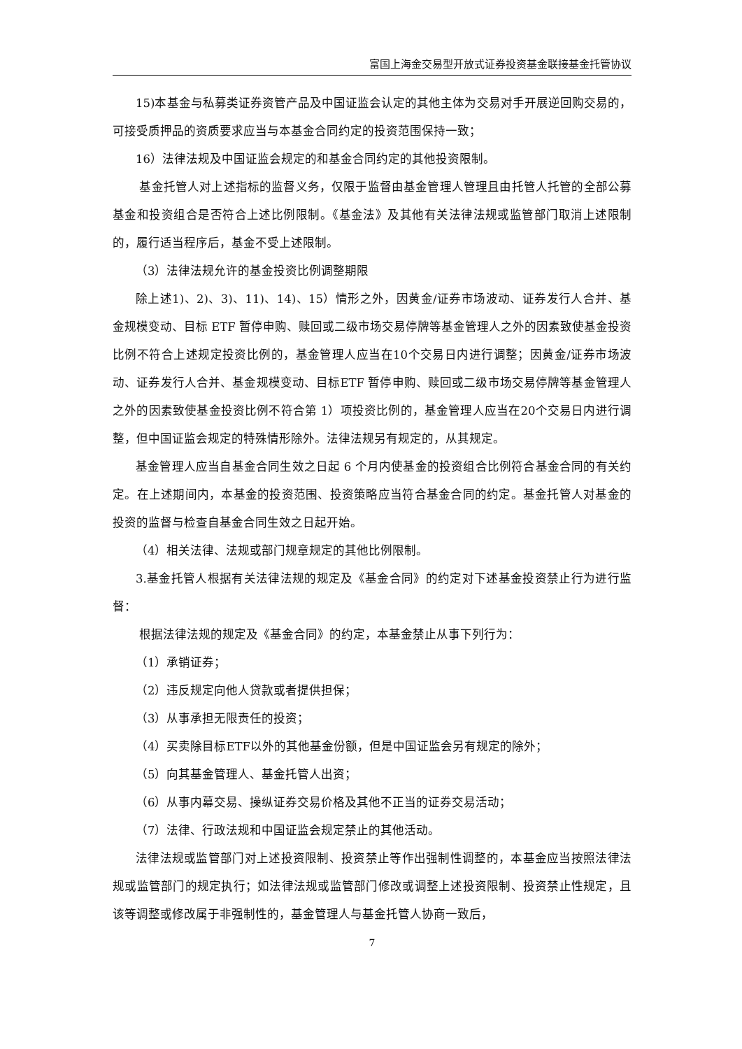富国上海金交易型开放式证券投资基金联接基金托管协议
15)本基金与私募类证券资管产品及中国证监会认定的其他主体为交易对手开展逆回购交易的，可接受质押品的资质要求应当与本基金合同约定的投资范围保持一致；
16）法律法规及中国证监会规定的和基金合同约定的其他投资限制。
基金托管人对上述指标的监督义务，仅限于监督由基金管理人管理且由托管人托管的全部公募基金和投资组合是否符合上述比例限制。《基金法》及其他有关法律法规或监管部门取消上述限制的，履行适当程序后，基金不受上述限制。
（3）法律法规允许的基金投资比例调整期限
除上述1)、2)、3)、11)、14)、15）情形之外，因黄金/证券市场波动、证券发行人合并、基金规模变动、目标 ETF 暂停申购、赎回或二级市场交易停牌等基金管理人之外的因素致使基金投资比例不符合上述规定投资比例的，基金管理人应当在10个交易日内进行调整；因黄金/证券市场波动、证券发行人合并、基金规模变动、目标ETF 暂停申购、赎回或二级市场交易停牌等基金管理人之外的因素致使基金投资比例不符合第 1）项投资比例的，基金管理人应当在20个交易日内进行调整，但中国证监会规定的特殊情形除外。法律法规另有规定的，从其规定。
基金管理人应当自基金合同生效之日起 6 个月内使基金的投资组合比例符合基金合同的有关约定。在上述期间内，本基金的投资范围、投资策略应当符合基金合同的约定。基金托管人对基金的投资的监督与检查自基金合同生效之日起开始。
（4）相关法律、法规或部门规章规定的其他比例限制。
3.基金托管人根据有关法律法规的规定及《基金合同》的约定对下述基金投资禁止行为进行监督：
根据法律法规的规定及《基金合同》的约定，本基金禁止从事下列行为：
（1）承销证券；
（2）违反规定向他人贷款或者提供担保；
（3）从事承担无限责任的投资；
（4）买卖除目标ETF以外的其他基金份额，但是中国证监会另有规定的除外；
（5）向其基金管理人、基金托管人出资；
（6）从事内幕交易、操纵证券交易价格及其他不正当的证券交易活动；
（7）法律、行政法规和中国证监会规定禁止的其他活动。
法律法规或监管部门对上述投资限制、投资禁止等作出强制性调整的，本基金应当按照法律法规或监管部门的规定执行；如法律法规或监管部门修改或调整上述投资限制、投资禁止性规定，且该等调整或修改属于非强制性的，基金管理人与基金托管人协商一致后，
7